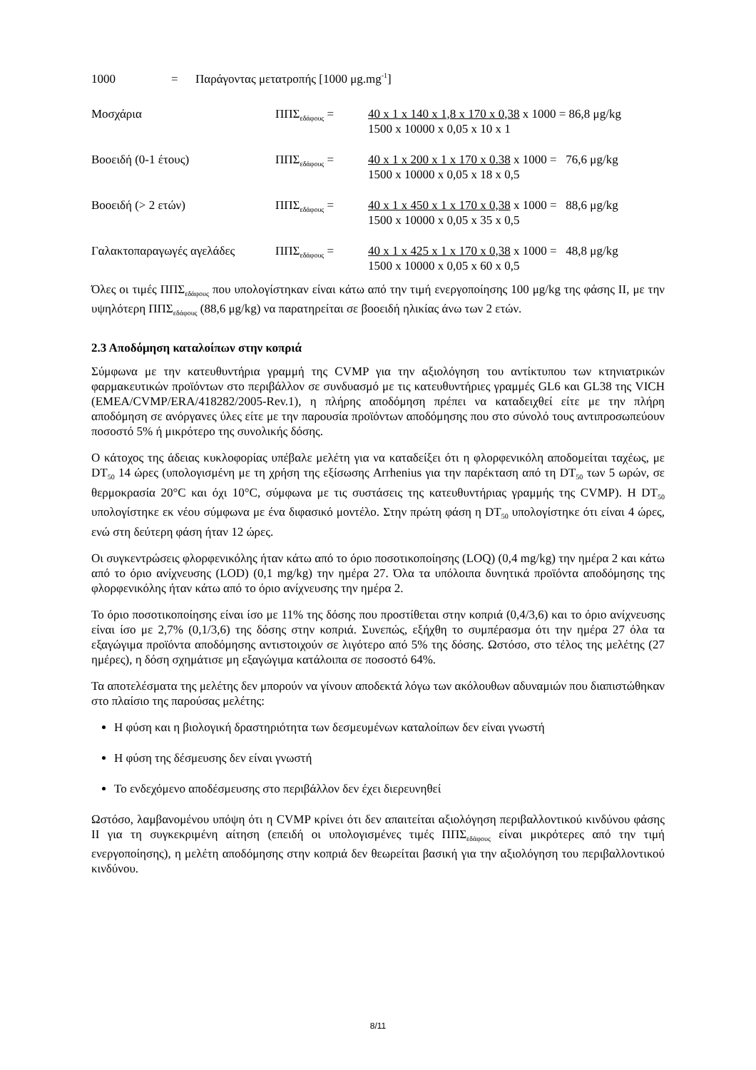1000 = Παράγοντας μετατροπής [1000 μg.mg<sup>-1</sup>]
Μοσχάρια ΠΠΣ<sub>εδάφους</sub> = 40 x 1 x 140 x 1,8 x 170 x 0,38 x 1000 = 86,8 μg/kg
1500 x 10000 x 0,05 x 10 x 1
Βοοειδή (0-1 έτους) ΠΠΣ<sub>εδάφους</sub> = 40 x 1 x 200 x 1 x 170 x 0.38 x 1000 = 76,6 μg/kg
1500 x 10000 x 0,05 x 18 x 0,5
Βοοειδή (> 2 ετών) ΠΠΣ<sub>εδάφους</sub> = 40 x 1 x 450 x 1 x 170 x 0,38 x 1000 = 88,6 μg/kg
1500 x 10000 x 0,05 x 35 x 0,5
Γαλακτοπαραγωγές αγελάδες ΠΠΣ<sub>εδάφους</sub> = 40 x 1 x 425 x 1 x 170 x 0,38 x 1000 = 48,8 μg/kg
1500 x 10000 x 0,05 x 60 x 0,5
Όλες οι τιμές ΠΠΣ<sub>εδάφους</sub> που υπολογίστηκαν είναι κάτω από την τιμή ενεργοποίησης 100 μg/kg της φάσης II, με την υψηλότερη ΠΠΣ<sub>εδάφους</sub> (88,6 μg/kg) να παρατηρείται σε βοοειδή ηλικίας άνω των 2 ετών.
2.3 Αποδόμηση καταλοίπων στην κοπριά
Σύμφωνα με την κατευθυντήρια γραμμή της CVMP για την αξιολόγηση του αντίκτυπου των κτηνιατρικών φαρμακευτικών προϊόντων στο περιβάλλον σε συνδυασμό με τις κατευθυντήριες γραμμές GL6 και GL38 της VICH (EMEA/CVMP/ERA/418282/2005-Rev.1), η πλήρης αποδόμηση πρέπει να καταδειχθεί είτε με την πλήρη αποδόμηση σε ανόργανες ύλες είτε με την παρουσία προϊόντων αποδόμησης που στο σύνολό τους αντιπροσωπεύουν ποσοστό 5% ή μικρότερο της συνολικής δόσης.
Ο κάτοχος της άδειας κυκλοφορίας υπέβαλε μελέτη για να καταδείξει ότι η φλορφενικόλη αποδομείται ταχέως, με DT<sub>50</sub> 14 ώρες (υπολογισμένη με τη χρήση της εξίσωσης Arrhenius για την παρέκταση από τη DT<sub>50</sub> των 5 ωρών, σε θερμοκρασία 20°C και όχι 10°C, σύμφωνα με τις συστάσεις της κατευθυντήριας γραμμής της CVMP). Η DT<sub>50</sub> υπολογίστηκε εκ νέου σύμφωνα με ένα διφασικό μοντέλο. Στην πρώτη φάση η DT<sub>50</sub> υπολογίστηκε ότι είναι 4 ώρες, ενώ στη δεύτερη φάση ήταν 12 ώρες.
Οι συγκεντρώσεις φλορφενικόλης ήταν κάτω από το όριο ποσοτικοποίησης (LOQ) (0,4 mg/kg) την ημέρα 2 και κάτω από το όριο ανίχνευσης (LOD) (0,1 mg/kg) την ημέρα 27. Όλα τα υπόλοιπα δυνητικά προϊόντα αποδόμησης της φλορφενικόλης ήταν κάτω από το όριο ανίχνευσης την ημέρα 2.
Το όριο ποσοτικοποίησης είναι ίσο με 11% της δόσης που προστίθεται στην κοπριά (0,4/3,6) και το όριο ανίχνευσης είναι ίσο με 2,7% (0,1/3,6) της δόσης στην κοπριά. Συνεπώς, εξήχθη το συμπέρασμα ότι την ημέρα 27 όλα τα εξαγώγιμα προϊόντα αποδόμησης αντιστοιχούν σε λιγότερο από 5% της δόσης. Ωστόσο, στο τέλος της μελέτης (27 ημέρες), η δόση σχημάτισε μη εξαγώγιμα κατάλοιπα σε ποσοστό 64%.
Τα αποτελέσματα της μελέτης δεν μπορούν να γίνουν αποδεκτά λόγω των ακόλουθων αδυναμιών που διαπιστώθηκαν στο πλαίσιο της παρούσας μελέτης:
Η φύση και η βιολογική δραστηριότητα των δεσμευμένων καταλοίπων δεν είναι γνωστή
Η φύση της δέσμευσης δεν είναι γνωστή
Το ενδεχόμενο αποδέσμευσης στο περιβάλλον δεν έχει διερευνηθεί
Ωστόσο, λαμβανομένου υπόψη ότι η CVMP κρίνει ότι δεν απαιτείται αξιολόγηση περιβαλλοντικού κινδύνου φάσης II για τη συγκεκριμένη αίτηση (επειδή οι υπολογισμένες τιμές ΠΠΣ<sub>εδάφους</sub> είναι μικρότερες από την τιμή ενεργοποίησης), η μελέτη αποδόμησης στην κοπριά δεν θεωρείται βασική για την αξιολόγηση του περιβαλλοντικού κινδύνου.
8/11